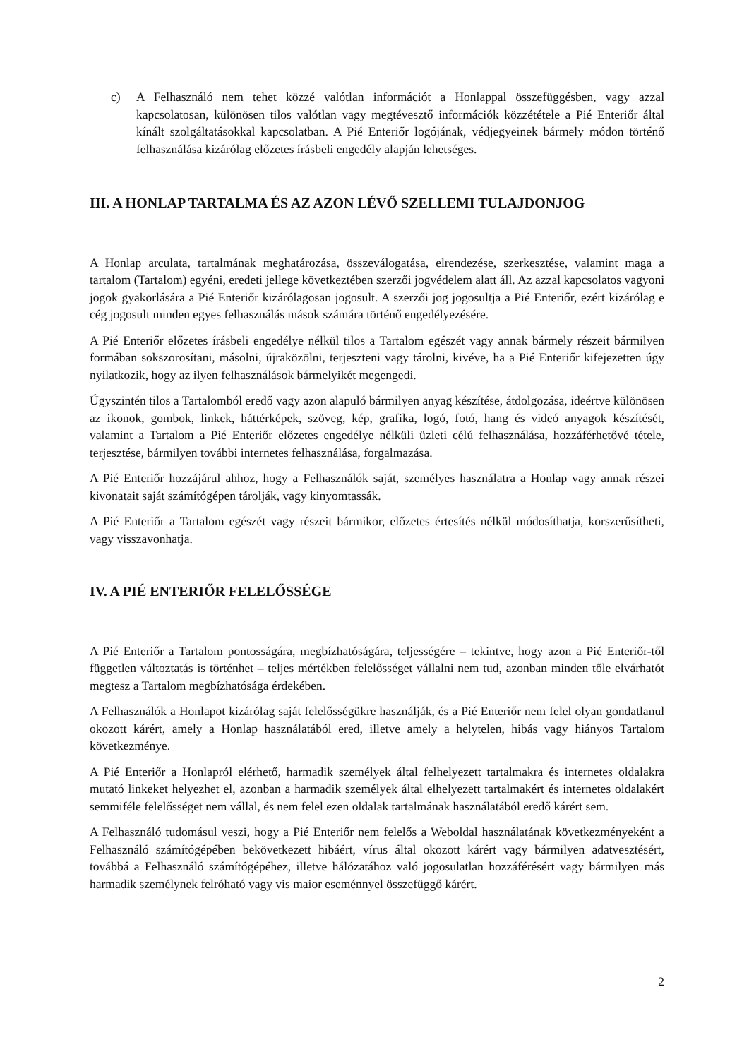c) A Felhasználó nem tehet közzé valótlan információt a Honlappal összefüggésben, vagy azzal kapcsolatosan, különösen tilos valótlan vagy megtévesztő információk közzététele a Pié Enteriőr által kínált szolgáltatásokkal kapcsolatban. A Pié Enteriőr logójának, védjegyeinek bármely módon történő felhasználása kizárólag előzetes írásbeli engedély alapján lehetséges.
III. A HONLAP TARTALMA ÉS AZ AZON LÉVŐ SZELLEMI TULAJDONJOG
A Honlap arculata, tartalmának meghatározása, összeválogatása, elrendezése, szerkesztése, valamint maga a tartalom (Tartalom) egyéni, eredeti jellege következtében szerzői jogvédelem alatt áll. Az azzal kapcsolatos vagyoni jogok gyakorlására a Pié Enteriőr kizárólagosan jogosult. A szerzői jog jogosultja a Pié Enteriőr, ezért kizárólag e cég jogosult minden egyes felhasználás mások számára történő engedélyezésére.
A Pié Enteriőr előzetes írásbeli engedélye nélkül tilos a Tartalom egészét vagy annak bármely részeit bármilyen formában sokszorosítani, másolni, újraközölni, terjeszteni vagy tárolni, kivéve, ha a Pié Enteriőr kifejezetten úgy nyilatkozik, hogy az ilyen felhasználások bármelyikét megengedi.
Úgyszintén tilos a Tartalomból eredő vagy azon alapuló bármilyen anyag készítése, átdolgozása, ideértve különösen az ikonok, gombok, linkek, háttérképek, szöveg, kép, grafika, logó, fotó, hang és videó anyagok készítését, valamint a Tartalom a Pié Enteriőr előzetes engedélye nélküli üzleti célú felhasználása, hozzáférhetővé tétele, terjesztése, bármilyen további internetes felhasználása, forgalmazása.
A Pié Enteriőr hozzájárul ahhoz, hogy a Felhasználók saját, személyes használatra a Honlap vagy annak részei kivonatait saját számítógépen tárolják, vagy kinyomtassák.
A Pié Enteriőr a Tartalom egészét vagy részeit bármikor, előzetes értesítés nélkül módosíthatja, korszerűsítheti, vagy visszavonhatja.
IV. A PIÉ ENTERIŐR FELELŐSSÉGE
A Pié Enteriőr a Tartalom pontosságára, megbízhatóságára, teljességére – tekintve, hogy azon a Pié Enteriőr-től független változtatás is történhet – teljes mértékben felelősséget vállalni nem tud, azonban minden tőle elvárhatót megtesz a Tartalom megbízhatósága érdekében.
A Felhasználók a Honlapot kizárólag saját felelősségükre használják, és a Pié Enteriőr nem felel olyan gondatlanul okozott kárért, amely a Honlap használatából ered, illetve amely a helytelen, hibás vagy hiányos Tartalom következménye.
A Pié Enteriőr a Honlapról elérhető, harmadik személyek által felhelyezett tartalmakra és internetes oldalakra mutató linkeket helyezhet el, azonban a harmadik személyek által elhelyezett tartalmakért és internetes oldalakért semmiféle felelősséget nem vállal, és nem felel ezen oldalak tartalmának használatából eredő kárért sem.
A Felhasználó tudomásul veszi, hogy a Pié Enteriőr nem felelős a Weboldal használatának következményeként a Felhasználó számítógépében bekövetkezett hibáért, vírus által okozott kárért vagy bármilyen adatvesztésért, továbbá a Felhasználó számítógépéhez, illetve hálózatához való jogosulatlan hozzáférésért vagy bármilyen más harmadik személynek felróható vagy vis maior eseménnyel összefüggő kárért.
2